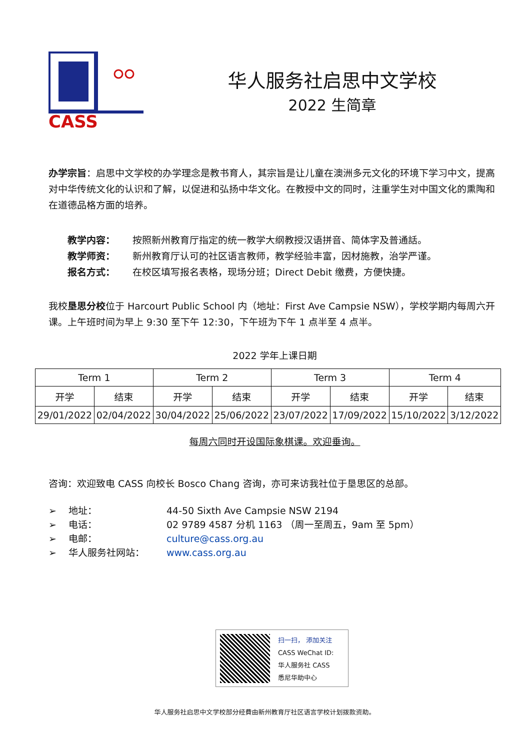CASS
华人服务社启思中文学校
2022 生简章
办学宗旨：启思中文学校的办学理念是教书育人，其宗旨是让儿童在澳洲多元文化的环境下学习中文，提高对中华传统文化的认识和了解，以促进和弘扬中华文化。在教授中文的同时，注重学生对中国文化的熏陶和在道德品格方面的培养。
教学内容： 按照新州教育厅指定的统一教学大纲教授汉语拼音、简体字及普通話。
教学师资： 新州教育厅认可的社区语言教师，教学经验丰富，因材施教，治学严谨。
报名方式： 在校区填写报名表格，现场分班；Direct Debit 缴费，方便快捷。
我校垦思分校位于 Harcourt Public School 内（地址：First Ave Campsie NSW），学校学期内每周六开课。上午班时间为早上 9:30 至下午 12:30，下午班为下午 1 点半至 4 点半。
2022 学年上课日期
| Term 1 | | Term 2 | | Term 3 | | Term 4 | |
| --- | --- | --- | --- | --- | --- | --- | --- |
| 开学 | 结束 | 开学 | 结束 | 开学 | 结束 | 开学 | 结束 |
| 29/01/2022 | 02/04/2022 | 30/04/2022 | 25/06/2022 | 23/07/2022 | 17/09/2022 | 15/10/2022 | 3/12/2022 |
每周六同时开设国际象棋课。欢迎垂询。
咨询：欢迎致电 CASS 向校长 Bosco Chang 咨询，亦可来访我社位于垦思区的总部。
➢ 地址： 44-50 Sixth Ave Campsie NSW 2194
➢ 电话： 02 9789 4587 分机 1163 （周一至周五，9am 至 5pm）
➢ 电邮： culture@cass.org.au
➢ 华人服务社网站： www.cass.org.au
扫一扫， 添加关注
CASS WeChat ID:
华人服务社 CASS
悉尼华助中心
华人服务社启思中文学校部分经費由新州教育厅社区语言学校计划拨款资助。